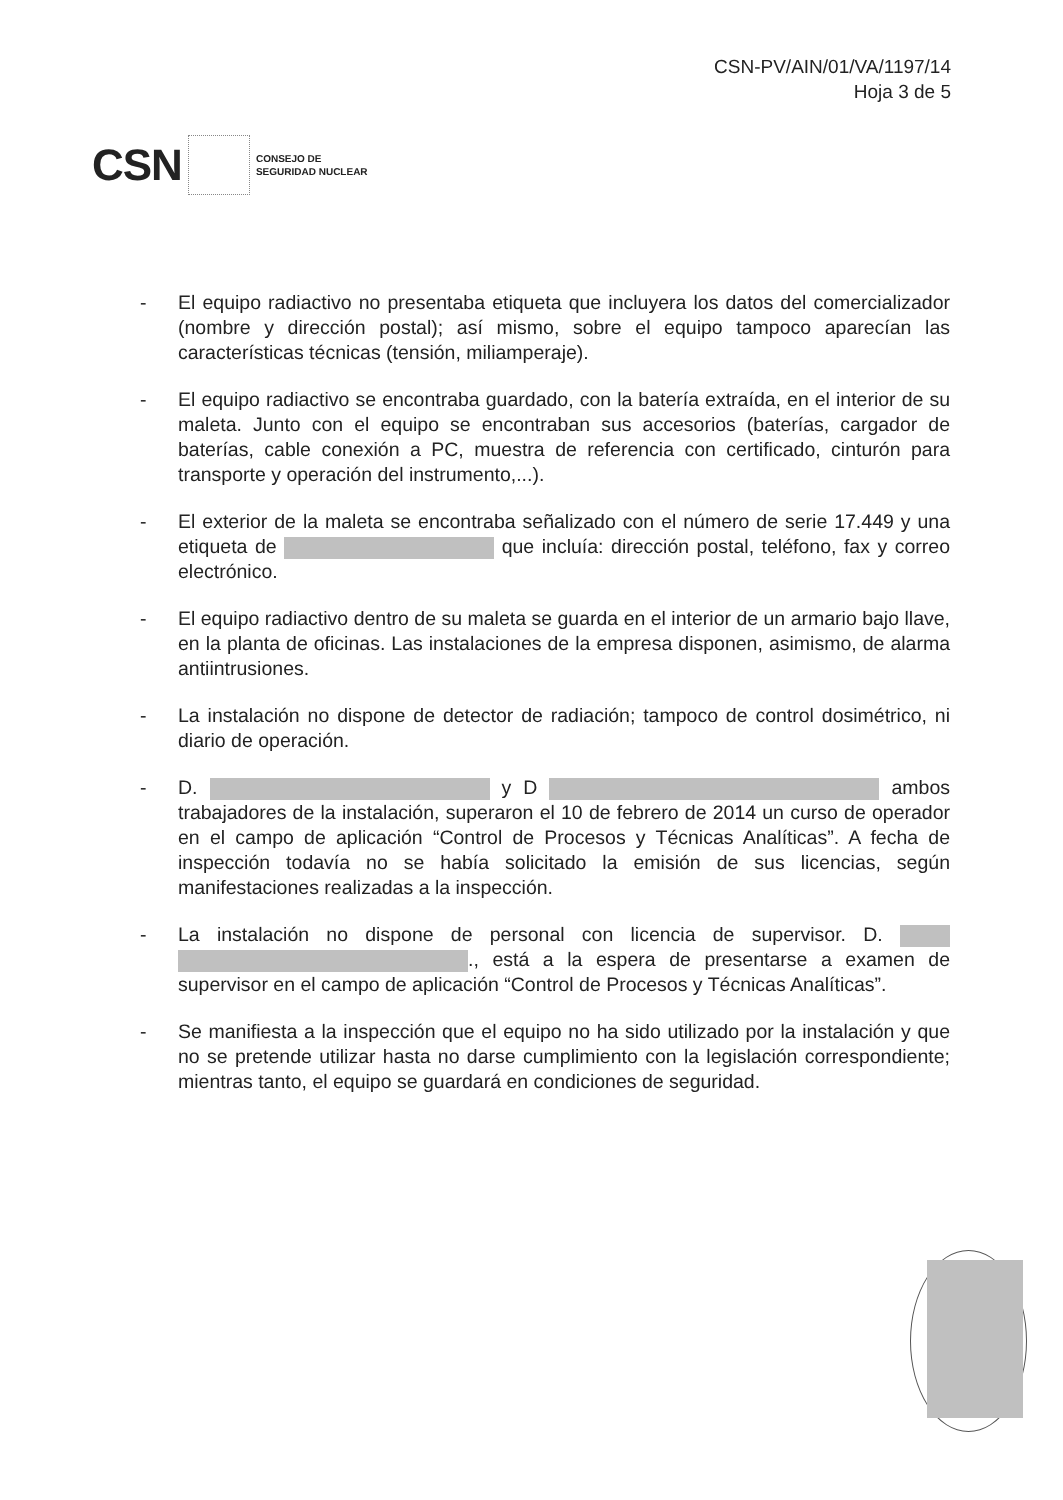CSN-PV/AIN/01/VA/1197/14
Hoja 3 de 5
CSN
CONSEJO DE
SEGURIDAD NUCLEAR
- El equipo radiactivo no presentaba etiqueta que incluyera los datos del comercializador (nombre y dirección postal); así mismo, sobre el equipo tampoco aparecían las características técnicas (tensión, miliamperaje).
- El equipo radiactivo se encontraba guardado, con la batería extraída, en el interior de su maleta. Junto con el equipo se encontraban sus accesorios (baterías, cargador de baterías, cable conexión a PC, muestra de referencia con certificado, cinturón para transporte y operación del instrumento,...).
- El exterior de la maleta se encontraba señalizado con el número de serie 17.449 y una etiqueta de que incluía: dirección postal, teléfono, fax y correo electrónico.
- El equipo radiactivo dentro de su maleta se guarda en el interior de un armario bajo llave, en la planta de oficinas. Las instalaciones de la empresa disponen, asimismo, de alarma antiintrusiones.
- La instalación no dispone de detector de radiación; tampoco de control dosimétrico, ni diario de operación.
- D. y D ambos trabajadores de la instalación, superaron el 10 de febrero de 2014 un curso de operador en el campo de aplicación “Control de Procesos y Técnicas Analíticas”. A fecha de inspección todavía no se había solicitado la emisión de sus licencias, según manifestaciones realizadas a la inspección.
- La instalación no dispone de personal con licencia de supervisor. D. ., está a la espera de presentarse a examen de supervisor en el campo de aplicación “Control de Procesos y Técnicas Analíticas”.
- Se manifiesta a la inspección que el equipo no ha sido utilizado por la instalación y que no se pretende utilizar hasta no darse cumplimiento con la legislación correspondiente; mientras tanto, el equipo se guardará en condiciones de seguridad.